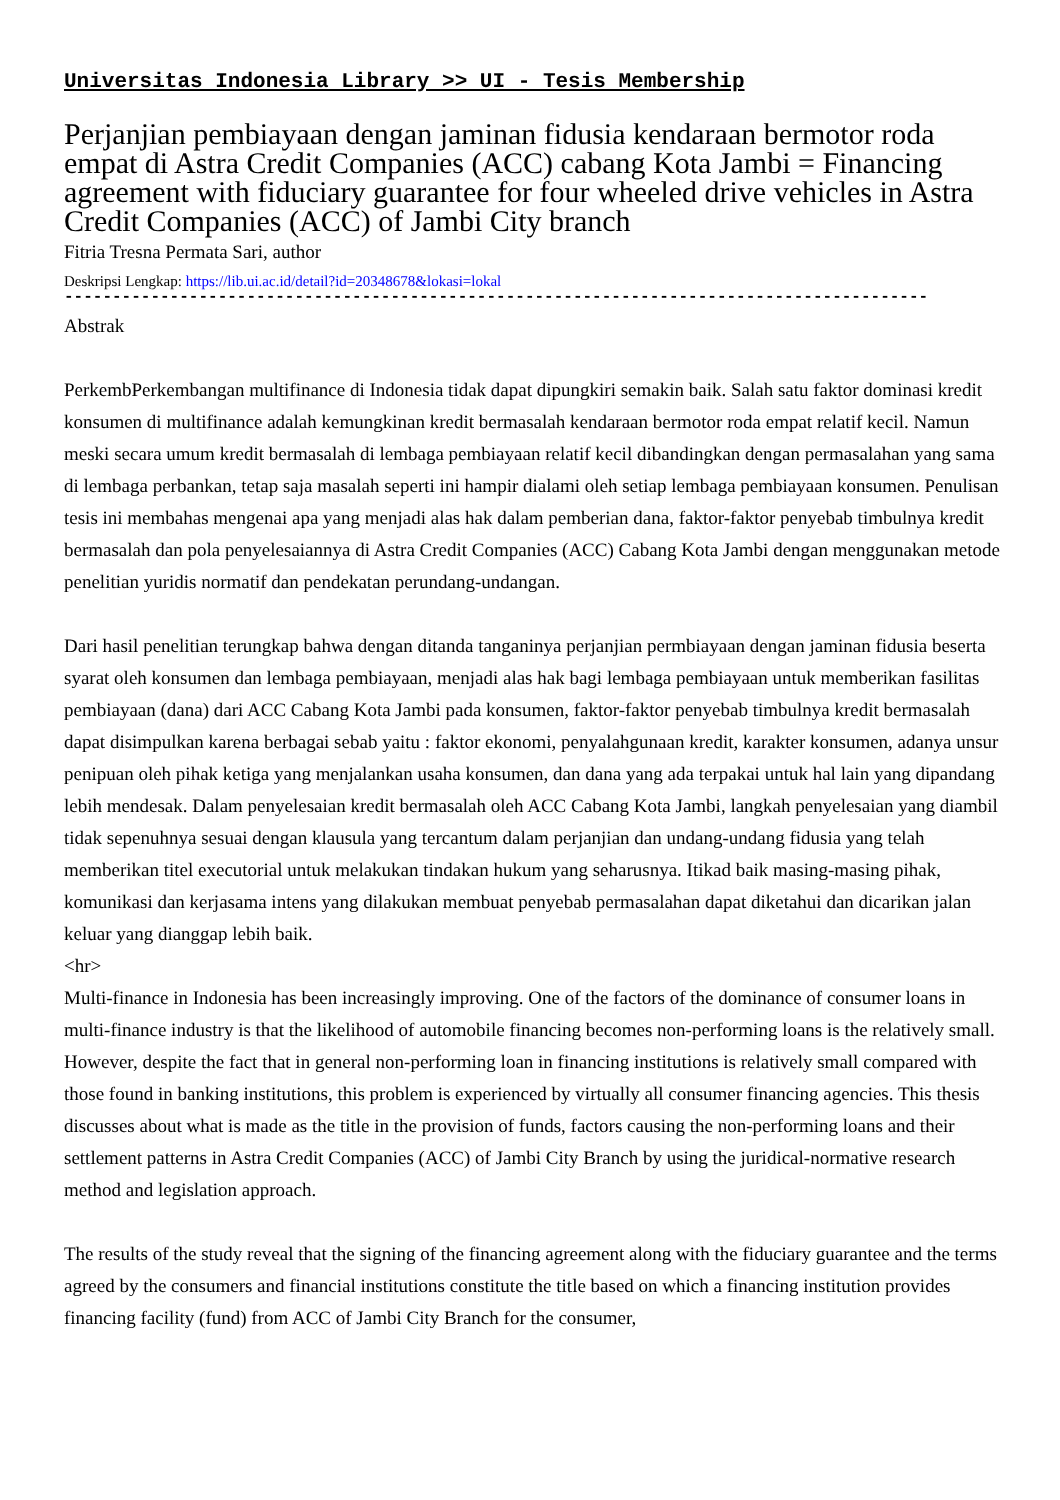Universitas Indonesia Library >> UI - Tesis Membership
Perjanjian pembiayaan dengan jaminan fidusia kendaraan bermotor roda empat di Astra Credit Companies (ACC) cabang Kota Jambi = Financing agreement with fiduciary guarantee for four wheeled drive vehicles in Astra Credit Companies (ACC) of Jambi City branch
Fitria Tresna Permata Sari, author
Deskripsi Lengkap: https://lib.ui.ac.id/detail?id=20348678&lokasi=lokal
------------------------------------------------------------------------------------------
Abstrak
PerkembPerkembangan multifinance di Indonesia tidak dapat dipungkiri semakin baik. Salah satu faktor dominasi kredit konsumen di multifinance adalah kemungkinan kredit bermasalah kendaraan bermotor roda empat relatif kecil. Namun meski secara umum kredit bermasalah di lembaga pembiayaan relatif kecil dibandingkan dengan permasalahan yang sama di lembaga perbankan, tetap saja masalah seperti ini hampir dialami oleh setiap lembaga pembiayaan konsumen. Penulisan tesis ini membahas mengenai apa yang menjadi alas hak dalam pemberian dana, faktor-faktor penyebab timbulnya kredit bermasalah dan pola penyelesaiannya di Astra Credit Companies (ACC) Cabang Kota Jambi dengan menggunakan metode penelitian yuridis normatif dan pendekatan perundang-undangan.
Dari hasil penelitian terungkap bahwa dengan ditanda tanganinya perjanjian permbiayaan dengan jaminan fidusia beserta syarat oleh konsumen dan lembaga pembiayaan, menjadi alas hak bagi lembaga pembiayaan untuk memberikan fasilitas pembiayaan (dana) dari ACC Cabang Kota Jambi pada konsumen, faktor-faktor penyebab timbulnya kredit bermasalah dapat disimpulkan karena berbagai sebab yaitu : faktor ekonomi, penyalahgunaan kredit, karakter konsumen, adanya unsur penipuan oleh pihak ketiga yang menjalankan usaha konsumen, dan dana yang ada terpakai untuk hal lain yang dipandang lebih mendesak. Dalam penyelesaian kredit bermasalah oleh ACC Cabang Kota Jambi, langkah penyelesaian yang diambil tidak sepenuhnya sesuai dengan klausula yang tercantum dalam perjanjian dan undang-undang fidusia yang telah memberikan titel executorial untuk melakukan tindakan hukum yang seharusnya. Itikad baik masing-masing pihak, komunikasi dan kerjasama intens yang dilakukan membuat penyebab permasalahan dapat diketahui dan dicarikan jalan keluar yang dianggap lebih baik.
<hr>
Multi-finance in Indonesia has been increasingly improving. One of the factors of the dominance of consumer loans in multi-finance industry is that the likelihood of automobile financing becomes non-performing loans is the relatively small. However, despite the fact that in general non-performing loan in financing institutions is relatively small compared with those found in banking institutions, this problem is experienced by virtually all consumer financing agencies. This thesis discusses about what is made as the title in the provision of funds, factors causing the non-performing loans and their settlement patterns in Astra Credit Companies (ACC) of Jambi City Branch by using the juridical-normative research method and legislation approach.
The results of the study reveal that the signing of the financing agreement along with the fiduciary guarantee and the terms agreed by the consumers and financial institutions constitute the title based on which a financing institution provides financing facility (fund) from ACC of Jambi City Branch for the consumer,